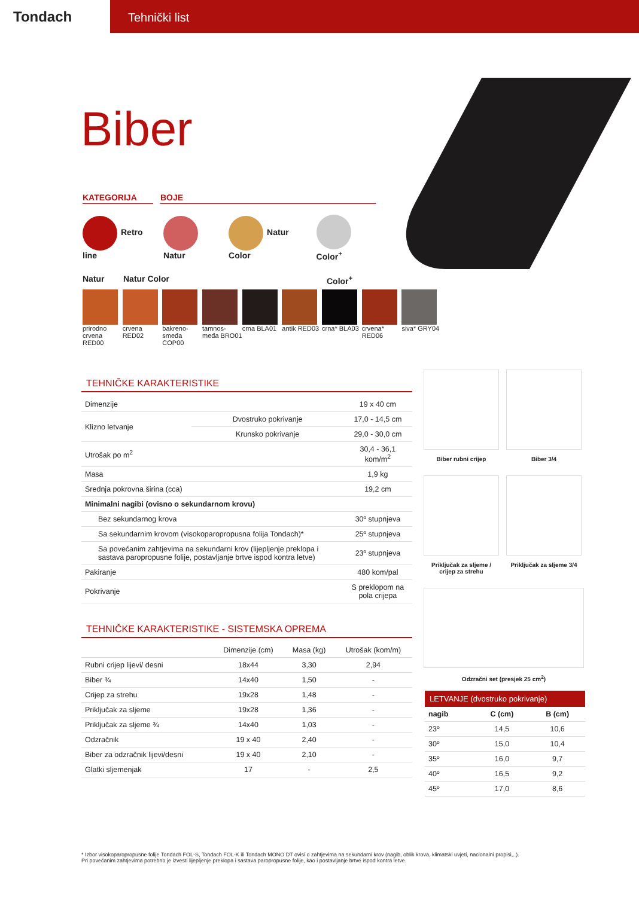Tondach
Tehnički list
Biber
KATEGORIJA BOJE
Retro line Natur Natur Color Color<sup>+</sup>
Natur Natur Color Color<sup>+</sup>
prirodno crvena RED00
crvena RED02
bakreno-smeđa COP00
tamnos-međa BRO01
crna BLA01 antik RED03
crna* BLA03
crvena* RED06
siva* GRY04
TEHNIČKE KARAKTERISTIKE
| Dimenzije | | 19 x 40 cm |
| Klizno letvanje | Dvostruko pokrivanje | 17,0 - 14,5 cm |
| | Krunsko pokrivanje | 29,0 - 30,0 cm |
| Utrošak po m<sup>2</sup> | | 30,4 - 36,1 kom/m<sup>2</sup> |
| Masa | | 1,9 kg |
| Srednja pokrovna širina (cca) | | 19,2 cm |
| Minimalni nagibi (ovisno o sekundarnom krovu) | | |
| Bez sekundarnog krova | | 30º stupnjeva |
| Sa sekundarnim krovom (visokoparopropusna folija Tondach)* | | 25º stupnjeva |
| Sa povećanim zahtjevima na sekundarni krov (lijepljenje preklopa i sastava paropropusne folije, postavljanje brtve ispod kontra letve) | | 23º stupnjeva |
| Pakiranje | | 480 kom/pal |
| Pokrivanje | | S preklopom na pola crijepa |
TEHNIČKE KARAKTERISTIKE - SISTEMSKA OPREMA
| | Dimenzije (cm) | Masa (kg) | Utrošak (kom/m) |
| Rubni crijep lijevi/ desni | 18x44 | 3,30 | 2,94 |
| Biber ¾ | 14x40 | 1,50 | - |
| Crijep za strehu | 19x28 | 1,48 | - |
| Priključak za sljeme | 19x28 | 1,36 | - |
| Priključak za sljeme ¾ | 14x40 | 1,03 | - |
| Odzračnik | 19 x 40 | 2,40 | - |
| Biber za odzračnik lijevi/desni | 19 x 40 | 2,10 | - |
| Glatki sljemenjak | 17 | - | 2,5 |
Biber rubni crijep
Biber 3/4
Priključak za sljeme / crijep za strehu
Priključak za sljeme 3/4
Odzračni set (presjek 25 cm<sup>2</sup>)
LETVANJE (dvostruko pokrivanje)
| nagib | C (cm) | B (cm) |
| --- | --- | --- |
| 23º | 14,5 | 10,6 |
| 30º | 15,0 | 10,4 |
| 35º | 16,0 | 9,7 |
| 40º | 16,5 | 9,2 |
| 45º | 17,0 | 8,6 |
* Izbor visokoparopropusne folije Tondach FOL-S, Tondach FOL-K ili Tondach MONO DT ovisi o zahtjevima na sekundarni krov (nagib, oblik krova, klimatski uvjeti, nacionalni propisi,..).
Pri povećanim zahtjevima potrebno je izvesti lijepljenje preklopa i sastava paropropusne folije, kao i postavljanje brtve ispod kontra letve.